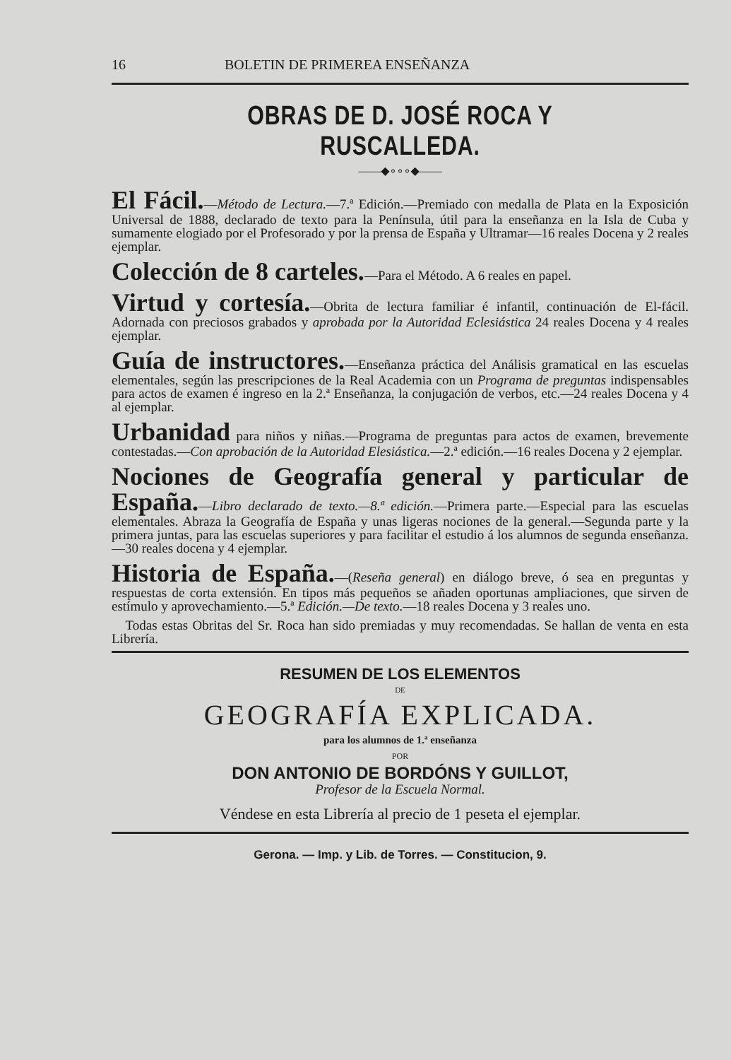16 BOLETIN DE PRIMEREA ENSEÑANZA
OBRAS DE D. JOSÉ ROCA Y RUSCALLEDA.
——◆∘∘∘◆——
El Fácil.—Método de Lectura.—7.ª Edición.—Premiado con medalla de Plata en la Exposición Universal de 1888, declarado de texto para la Península, útil para la enseñanza en la Isla de Cuba y sumamente elogiado por el Profesorado y por la prensa de España y Ultramar—16 reales Docena y 2 reales ejemplar.
Colección de 8 carteles.—Para el Método. A 6 reales en papel.
Virtud y cortesía.—Obrita de lectura familiar é infantil, continuación de El-fácil. Adornada con preciosos grabados y aprobada por la Autoridad Eclesiástica 24 reales Docena y 4 reales ejemplar.
Guía de instructores.—Enseñanza práctica del Análisis gramatical en las escuelas elementales, según las prescripciones de la Real Academia con un Programa de preguntas indispensables para actos de examen é ingreso en la 2.ª Enseñanza, la conjugación de verbos, etc.—24 reales Docena y 4 al ejemplar.
Urbanidad para niños y niñas.—Programa de preguntas para actos de examen, brevemente contestadas.—Con aprobación de la Autoridad Elesiástica.—2.ª edición.—16 reales Docena y 2 ejemplar.
Nociones de Geografía general y particular de España.—Libro declarado de texto.—8.ª edición.—Primera parte.—Especial para las escuelas elementales. Abraza la Geografía de España y unas ligeras nociones de la general.—Segunda parte y la primera juntas, para las escuelas superiores y para facilitar el estudio á los alumnos de segunda enseñanza.—30 reales docena y 4 ejemplar.
Historia de España.—(Reseña general) en diálogo breve, ó sea en preguntas y respuestas de corta extensión. En tipos más pequeños se añaden oportunas ampliaciones, que sirven de estímulo y aprovechamiento.—5.ª Edición.—De texto.—18 reales Docena y 3 reales uno.
Todas estas Obritas del Sr. Roca han sido premiadas y muy recomendadas. Se hallan de venta en esta Librería.
RESUMEN DE LOS ELEMENTOS
DE
GEOGRAFÍA EXPLICADA.
para los alumnos de 1.ª enseñanza
POR
DON ANTONIO DE BORDÓNS Y GUILLOT,
Profesor de la Escuela Normal.
Véndese en esta Librería al precio de 1 peseta el ejemplar.
Gerona. — Imp. y Lib. de Torres. — Constitucion, 9.